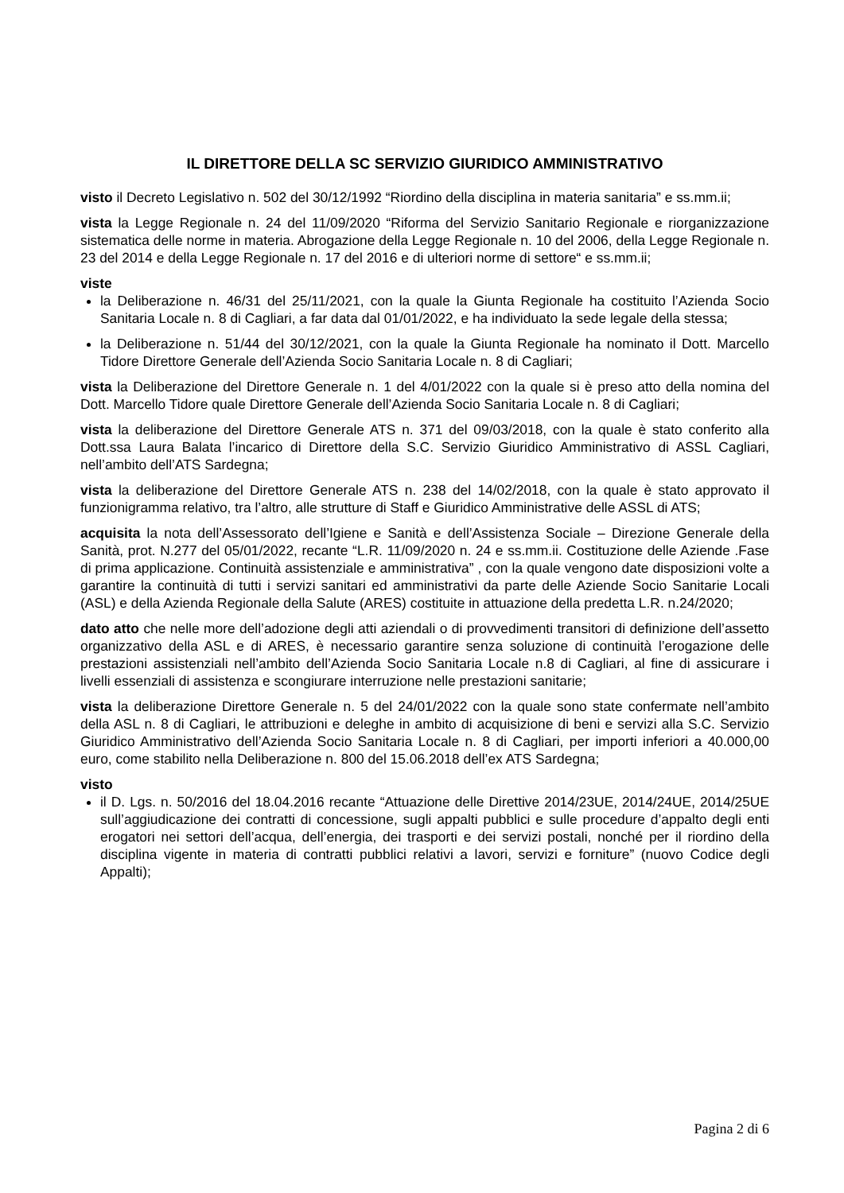IL DIRETTORE DELLA SC SERVIZIO GIURIDICO AMMINISTRATIVO
visto il Decreto Legislativo n. 502 del 30/12/1992 “Riordino della disciplina in materia sanitaria” e ss.mm.ii;
vista la Legge Regionale n. 24 del 11/09/2020 “Riforma del Servizio Sanitario Regionale e riorganizzazione sistematica delle norme in materia. Abrogazione della Legge Regionale n. 10 del 2006, della Legge Regionale n. 23 del 2014 e della Legge Regionale n. 17 del 2016 e di ulteriori norme di settore“ e ss.mm.ii;
viste
la Deliberazione n. 46/31 del 25/11/2021, con la quale la Giunta Regionale ha costituito l’Azienda Socio Sanitaria Locale n. 8 di Cagliari, a far data dal 01/01/2022, e ha individuato la sede legale della stessa;
la Deliberazione n. 51/44 del 30/12/2021, con la quale la Giunta Regionale ha nominato il Dott. Marcello Tidore Direttore Generale dell’Azienda Socio Sanitaria Locale n. 8 di Cagliari;
vista la Deliberazione del Direttore Generale n. 1 del 4/01/2022 con la quale si è preso atto della nomina del Dott. Marcello Tidore quale Direttore Generale dell’Azienda Socio Sanitaria Locale n. 8 di Cagliari;
vista la deliberazione del Direttore Generale ATS n. 371 del 09/03/2018, con la quale è stato conferito alla Dott.ssa Laura Balata l’incarico di Direttore della S.C. Servizio Giuridico Amministrativo di ASSL Cagliari, nell’ambito dell’ATS Sardegna;
vista la deliberazione del Direttore Generale ATS n. 238 del 14/02/2018, con la quale è stato approvato il funzionigramma relativo, tra l’altro, alle strutture di Staff e Giuridico Amministrative delle ASSL di ATS;
acquisita la nota dell’Assessorato dell’Igiene e Sanità e dell’Assistenza Sociale – Direzione Generale della Sanità, prot. N.277 del 05/01/2022, recante “L.R. 11/09/2020 n. 24 e ss.mm.ii. Costituzione delle Aziende .Fase di prima applicazione. Continuità assistenziale e amministrativa” , con la quale vengono date disposizioni volte a garantire la continuità di tutti i servizi sanitari ed amministrativi da parte delle Aziende Socio Sanitarie Locali (ASL) e della Azienda Regionale della Salute (ARES) costituite in attuazione della predetta L.R. n.24/2020;
dato atto che nelle more dell’adozione degli atti aziendali o di provvedimenti transitori di definizione dell’assetto organizzativo della ASL e di ARES, è necessario garantire senza soluzione di continuità l’erogazione delle prestazioni assistenziali nell’ambito dell’Azienda Socio Sanitaria Locale n.8 di Cagliari, al fine di assicurare i livelli essenziali di assistenza e scongiurare interruzione nelle prestazioni sanitarie;
vista la deliberazione Direttore Generale n. 5 del 24/01/2022 con la quale sono state confermate nell’ambito della ASL n. 8 di Cagliari, le attribuzioni e deleghe in ambito di acquisizione di beni e servizi alla S.C. Servizio Giuridico Amministrativo dell’Azienda Socio Sanitaria Locale n. 8 di Cagliari, per importi inferiori a 40.000,00 euro, come stabilito nella Deliberazione n. 800 del 15.06.2018 dell’ex ATS Sardegna;
visto
il D. Lgs. n. 50/2016 del 18.04.2016 recante “Attuazione delle Direttive 2014/23UE, 2014/24UE, 2014/25UE sull’aggiudicazione dei contratti di concessione, sugli appalti pubblici e sulle procedure d’appalto degli enti erogatori nei settori dell’acqua, dell’energia, dei trasporti e dei servizi postali, nonché per il riordino della disciplina vigente in materia di contratti pubblici relativi a lavori, servizi e forniture” (nuovo Codice degli Appalti);
Pagina 2 di 6